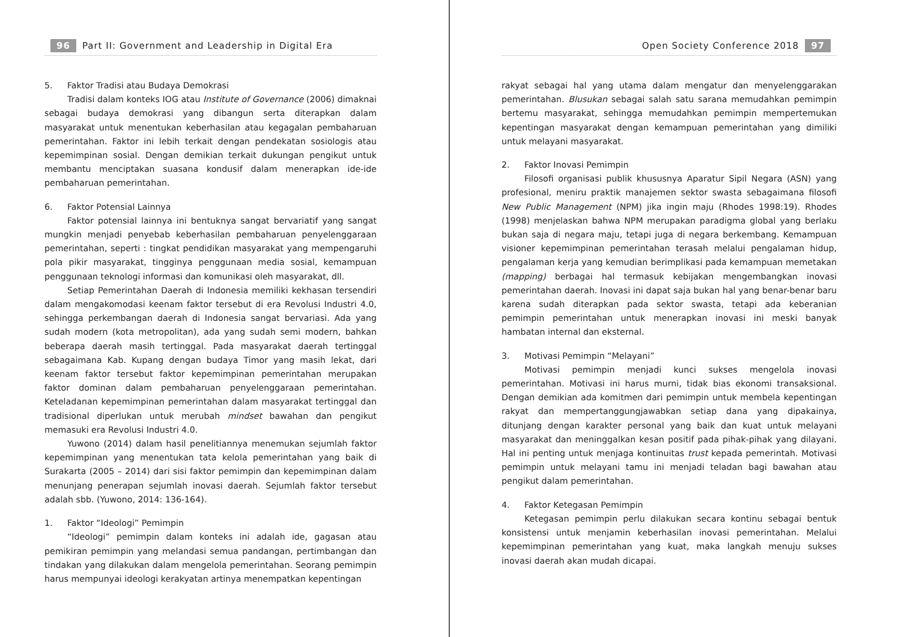96 Part II: Government and Leadership in Digital Era
5. Faktor Tradisi atau Budaya Demokrasi
Tradisi dalam konteks IOG atau Institute of Governance (2006) dimaknai sebagai budaya demokrasi yang dibangun serta diterapkan dalam masyarakat untuk menentukan keberhasilan atau kegagalan pembaharuan pemerintahan. Faktor ini lebih terkait dengan pendekatan sosiologis atau kepemimpinan sosial. Dengan demikian terkait dukungan pengikut untuk membantu menciptakan suasana kondusif dalam menerapkan ide-ide pembaharuan pemerintahan.
6. Faktor Potensial Lainnya
Faktor potensial lainnya ini bentuknya sangat bervariatif yang sangat mungkin menjadi penyebab keberhasilan pembaharuan penyelenggaraan pemerintahan, seperti : tingkat pendidikan masyarakat yang mempengaruhi pola pikir masyarakat, tingginya penggunaan media sosial, kemampuan penggunaan teknologi informasi dan komunikasi oleh masyarakat, dll.
Setiap Pemerintahan Daerah di Indonesia memiliki kekhasan tersendiri dalam mengakomodasi keenam faktor tersebut di era Revolusi Industri 4.0, sehingga perkembangan daerah di Indonesia sangat bervariasi. Ada yang sudah modern (kota metropolitan), ada yang sudah semi modern, bahkan beberapa daerah masih tertinggal. Pada masyarakat daerah tertinggal sebagaimana Kab. Kupang dengan budaya Timor yang masih lekat, dari keenam faktor tersebut faktor kepemimpinan pemerintahan merupakan faktor dominan dalam pembaharuan penyelenggaraan pemerintahan. Keteladanan kepemimpinan pemerintahan dalam masyarakat tertinggal dan tradisional diperlukan untuk merubah mindset bawahan dan pengikut memasuki era Revolusi Industri 4.0.
Yuwono (2014) dalam hasil penelitiannya menemukan sejumlah faktor kepemimpinan yang menentukan tata kelola pemerintahan yang baik di Surakarta (2005 – 2014) dari sisi faktor pemimpin dan kepemimpinan dalam menunjang penerapan sejumlah inovasi daerah. Sejumlah faktor tersebut adalah sbb. (Yuwono, 2014: 136-164).
1. Faktor “Ideologi” Pemimpin
“Ideologi” pemimpin dalam konteks ini adalah ide, gagasan atau pemikiran pemimpin yang melandasi semua pandangan, pertimbangan dan tindakan yang dilakukan dalam mengelola pemerintahan. Seorang pemimpin harus mempunyai ideologi kerakyatan artinya menempatkan kepentingan
Open Society Conference 2018 97
rakyat sebagai hal yang utama dalam mengatur dan menyelenggarakan pemerintahan. Blusukan sebagai salah satu sarana memudahkan pemimpin bertemu masyarakat, sehingga memudahkan pemimpin mempertemukan kepentingan masyarakat dengan kemampuan pemerintahan yang dimiliki untuk melayani masyarakat.
2. Faktor Inovasi Pemimpin
Filosofi organisasi publik khususnya Aparatur Sipil Negara (ASN) yang profesional, meniru praktik manajemen sektor swasta sebagaimana filosofi New Public Management (NPM) jika ingin maju (Rhodes 1998:19). Rhodes (1998) menjelaskan bahwa NPM merupakan paradigma global yang berlaku bukan saja di negara maju, tetapi juga di negara berkembang. Kemampuan visioner kepemimpinan pemerintahan terasah melalui pengalaman hidup, pengalaman kerja yang kemudian berimplikasi pada kemampuan memetakan (mapping) berbagai hal termasuk kebijakan mengembangkan inovasi pemerintahan daerah. Inovasi ini dapat saja bukan hal yang benar-benar baru karena sudah diterapkan pada sektor swasta, tetapi ada keberanian pemimpin pemerintahan untuk menerapkan inovasi ini meski banyak hambatan internal dan eksternal.
3. Motivasi Pemimpin “Melayani”
Motivasi pemimpin menjadi kunci sukses mengelola inovasi pemerintahan. Motivasi ini harus murni, tidak bias ekonomi transaksional. Dengan demikian ada komitmen dari pemimpin untuk membela kepentingan rakyat dan mempertanggungjawabkan setiap dana yang dipakainya, ditunjang dengan karakter personal yang baik dan kuat untuk melayani masyarakat dan meninggalkan kesan positif pada pihak-pihak yang dilayani. Hal ini penting untuk menjaga kontinuitas trust kepada pemerintah. Motivasi pemimpin untuk melayani tamu ini menjadi teladan bagi bawahan atau pengikut dalam pemerintahan.
4. Faktor Ketegasan Pemimpin
Ketegasan pemimpin perlu dilakukan secara kontinu sebagai bentuk konsistensi untuk menjamin keberhasilan inovasi pemerintahan. Melalui kepemimpinan pemerintahan yang kuat, maka langkah menuju sukses inovasi daerah akan mudah dicapai.